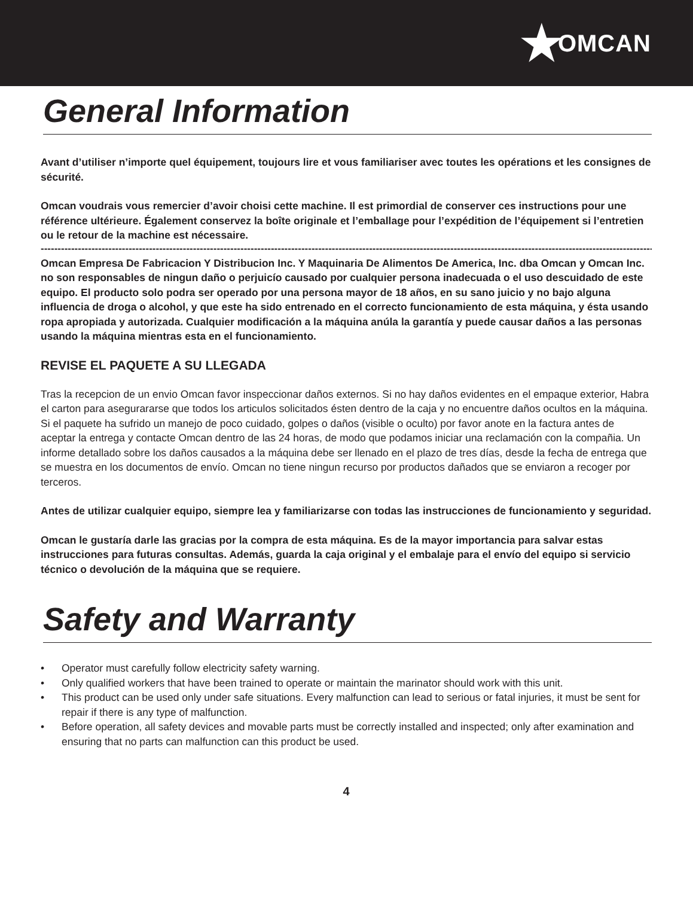★ OMCAN
General Information
Avant d’utiliser n’importe quel équipement, toujours lire et vous familiariser avec toutes les opérations et les consignes de sécurité.
Omcan voudrais vous remercier d’avoir choisi cette machine. Il est primordial de conserver ces instructions pour une référence ultérieure. Également conservez la boîte originale et l’emballage pour l’expédition de l’équipement si l’entretien ou le retour de la machine est nécessaire.
------------------------------------------------------------------------------------------------------------------------------------------------------------------------------------------------
Omcan Empresa De Fabricacion Y Distribucion Inc. Y Maquinaria De Alimentos De America, Inc. dba Omcan y Omcan Inc. no son responsables de ningun daño o perjuicío causado por cualquier persona inadecuada o el uso descuidado de este equipo. El producto solo podra ser operado por una persona mayor de 18 años, en su sano juicio y no bajo alguna influencia de droga o alcohol, y que este ha sido entrenado en el correcto funcionamiento de esta máquina, y ésta usando ropa apropiada y autorizada. Cualquier modificación a la máquina anúla la garantía y puede causar daños a las personas usando la máquina mientras esta en el funcionamiento.
REVISE EL PAQUETE A SU LLEGADA
Tras la recepcion de un envio Omcan favor inspeccionar daños externos. Si no hay daños evidentes en el empaque exterior, Habra el carton para asegurararse que todos los articulos solicitados ésten dentro de la caja y no encuentre daños ocultos en la máquina. Si el paquete ha sufrido un manejo de poco cuidado, golpes o daños (visible o oculto) por favor anote en la factura antes de aceptar la entrega y contacte Omcan dentro de las 24 horas, de modo que podamos iniciar una reclamación con la compañia. Un informe detallado sobre los daños causados a la máquina debe ser llenado en el plazo de tres días, desde la fecha de entrega que se muestra en los documentos de envío. Omcan no tiene ningun recurso por productos dañados que se enviaron a recoger por terceros.
Antes de utilizar cualquier equipo, siempre lea y familiarizarse con todas las instrucciones de funcionamiento y seguridad.
Omcan le gustaría darle las gracias por la compra de esta máquina. Es de la mayor importancia para salvar estas instrucciones para futuras consultas. Además, guarda la caja original y el embalaje para el envío del equipo si servicio técnico o devolución de la máquina que se requiere.
Safety and Warranty
• Operator must carefully follow electricity safety warning.
• Only qualified workers that have been trained to operate or maintain the marinator should work with this unit.
• This product can be used only under safe situations. Every malfunction can lead to serious or fatal injuries, it must be sent for repair if there is any type of malfunction.
• Before operation, all safety devices and movable parts must be correctly installed and inspected; only after examination and ensuring that no parts can malfunction can this product be used.
4